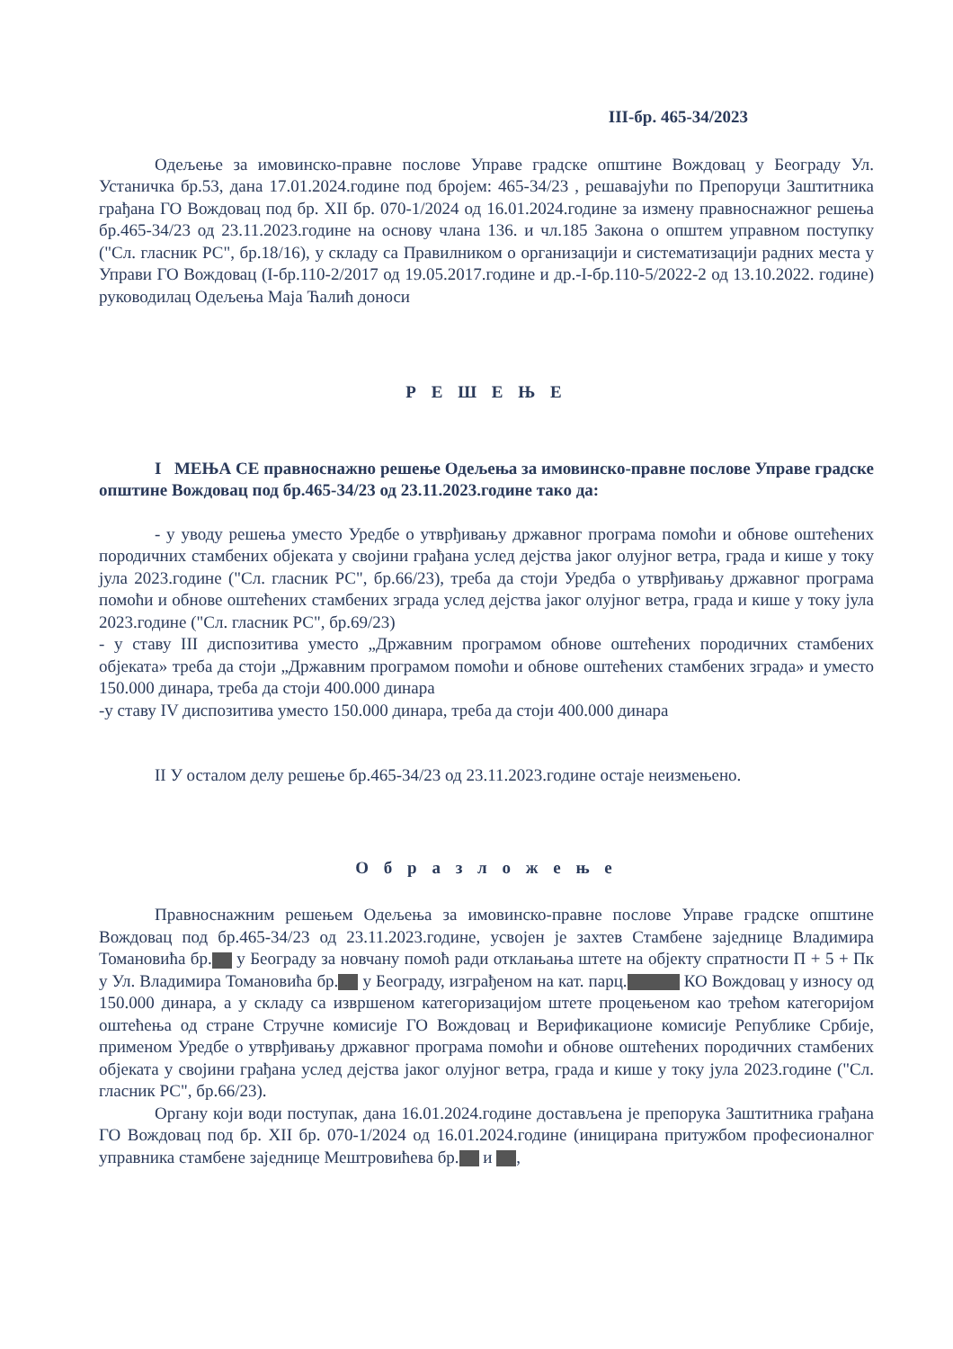III-бр. 465-34/2023
Одељење за имовинско-правне послове Управе градске општине Вождовац у Београду Ул. Устаничка бр.53, дана 17.01.2024.године под бројем: 465-34/23 , решавајући по Препоруци Заштитника грађана ГО Вождовац под бр. XII бр. 070-1/2024 од 16.01.2024.године за измену правноснажног решења бр.465-34/23 од 23.11.2023.године на основу члана 136. и чл.185 Закона о општем управном поступку ("Сл. гласник РС", бр.18/16), у складу са Правилником о организацији и систематизацији радних места у Управи ГО Вождовац (I-бр.110-2/2017 од 19.05.2017.године и др.-I-бр.110-5/2022-2 од 13.10.2022. године) руководилац Одељења Маја Ћалић доноси
Р Е Ш Е Њ Е
I МЕЊА СЕ правноснажно решење Одељења за имовинско-правне послове Управе градске општине Вождовац под бр.465-34/23 од 23.11.2023.године тако да:
- у уводу решења уместо Уредбе о утврђивању државног програма помоћи и обнове оштећених породичних стамбених објеката у својини грађана услед дејства јаког олујног ветра, града и кише у току јула 2023.године ("Сл. гласник РС", бр.66/23), треба да стоји Уредба о утврђивању државног програма помоћи и обнове оштећених стамбених зграда услед дејства јаког олујног ветра, града и кише у току јула 2023.године ("Сл. гласник РС", бр.69/23)
- у ставу III диспозитива уместо „Државним програмом обнове оштећених породичних стамбених објеката» треба да стоји „Државним програмом помоћи и обнове оштећених стамбених зграда» и уместо 150.000 динара, треба да стоји 400.000 динара
-у ставу IV диспозитива уместо 150.000 динара, треба да стоји 400.000 динара
II У осталом делу решење бр.465-34/23 од 23.11.2023.године остаје неизмењено.
О б р а з л о ж е њ е
Правноснажним решењем Одељења за имовинско-правне послове Управе градске општине Вождовац под бр.465-34/23 од 23.11.2023.године, усвојен је захтев Стамбене заједнице Владимира Томановића бр. у Београду за новчану помоћ ради отклањања штете на објекту спратности П + 5 + Пк у Ул. Владимира Томановића бр. у Београду, изграђеном на кат. парц. КО Вождовац у износу од 150.000 динара, а у складу са извршеном категоризацијом штете процењеном као трећом категоријом оштећења од стране Стручне комисије ГО Вождовац и Верификационе комисије Републике Србије, применом Уредбе о утврђивању државног програма помоћи и обнове оштећених породичних стамбених објеката у својини грађана услед дејства јаког олујног ветра, града и кише у току јула 2023.године ("Сл. гласник РС", бр.66/23).
Органу који води поступак, дана 16.01.2024.године достављена је препорука Заштитника грађана ГО Вождовац под бр. XII бр. 070-1/2024 од 16.01.2024.године (иницирана притужбом професионалног управника стамбене заједнице Мештровићева бр. и ,